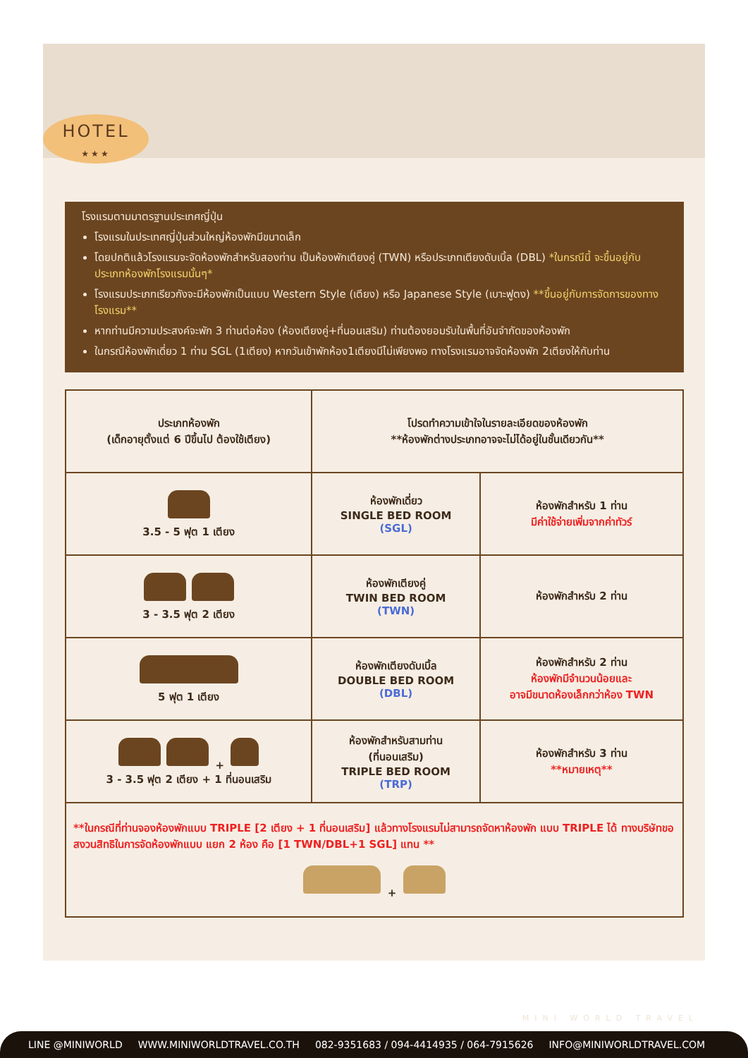HOTEL
★★★
โรงแรมตามมาตรฐานประเทศญี่ปุ่น
โรงแรมในประเทศญี่ปุ่นส่วนใหญ่ห้องพักมีขนาดเล็ก
โดยปกติแล้วโรงแรมจะจัดห้องพักสำหรับสองท่าน เป็นห้องพักเตียงคู่ (TWN) หรือประเภทเตียงดับเบิ้ล (DBL) *ในกรณีนี้ จะขึ้นอยู่กับประเภทห้องพักโรงแรมนั้นๆ*
โรงแรมประเภทเรียวกังจะมีห้องพักเป็นแบบ Western Style (เตียง) หรือ Japanese Style (เบาะฟูตง) **ขึ้นอยู่กับการจัดการของทางโรงแรม**
หากท่านมีความประสงค์จะพัก 3 ท่านต่อห้อง (ห้องเตียงคู่+ที่นอนเสริม) ท่านต้องยอมรับในพื้นที่อันจำกัดของห้องพัก
ในกรณีห้องพักเดี่ยว 1 ท่าน SGL (1เตียง) หากวันเข้าพักห้อง1เตียงมีไม่เพียงพอ ทางโรงแรมอาจจัดห้องพัก 2เตียงให้กับท่าน
| ประเภทห้องพัก (เด็กอายุตั้งแต่ 6 ปีขึ้นไป ต้องใช้เตียง) | โปรดทำความเข้าใจในรายละเอียดของห้องพัก **ห้องพักต่างประเภทอาจจะไม่ได้อยู่ในชั้นเดียวกัน** | |
| --- | --- | --- |
| 3.5 - 5 ฟุต 1 เตียง | ห้องพักเดี่ยว SINGLE BED ROOM (SGL) | ห้องพักสำหรับ 1 ท่าน มีค่าใช้จ่ายเพิ่มจากค่าทัวร์ |
| 3 - 3.5 ฟุต 2 เตียง | ห้องพักเตียงคู่ TWIN BED ROOM (TWN) | ห้องพักสำหรับ 2 ท่าน |
| 5 ฟุต 1 เตียง | ห้องพักเตียงดับเบิ้ล DOUBLE BED ROOM (DBL) | ห้องพักสำหรับ 2 ท่าน ห้องพักมีจำนวนน้อยและ อาจมีขนาดห้องเล็กกว่าห้อง TWN |
| + 3 - 3.5 ฟุต 2 เตียง + 1 ที่นอนเสริม | ห้องพักสำหรับสามท่าน (ที่นอนเสริม) TRIPLE BED ROOM (TRP) | ห้องพักสำหรับ 3 ท่าน **หมายเหตุ** |
| **ในกรณีที่ท่านจองห้องพักแบบ TRIPLE [2 เตียง + 1 ที่นอนเสริม] แล้วทางโรงแรมไม่สามารถจัดหาห้องพัก แบบ TRIPLE ได้ ทางบริษัทขอสงวนสิทธิในการจัดห้องพักแบบ แยก 2 ห้อง คือ [1 TWN/DBL+1 SGL] แทน ** + | | |
MINI WORLD TRAVEL
LINE @MINIWORLD WWW.MINIWORLDTRAVEL.CO.TH 082-9351683 / 094-4414935 / 064-7915626 INFO@MINIWORLDTRAVEL.COM